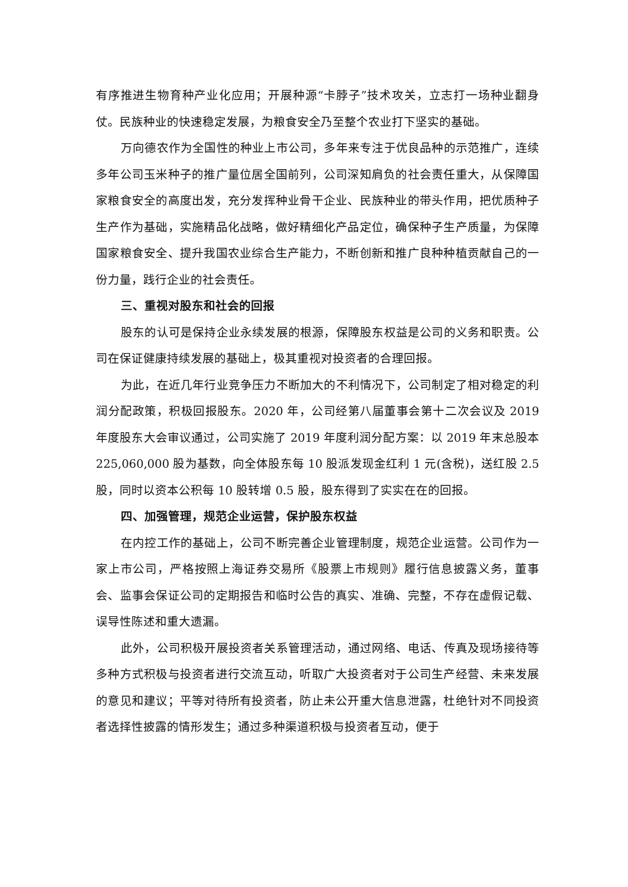有序推进生物育种产业化应用；开展种源“卡脖子”技术攻关，立志打一场种业翻身仗。民族种业的快速稳定发展，为粮食安全乃至整个农业打下坚实的基础。
万向德农作为全国性的种业上市公司，多年来专注于优良品种的示范推广，连续多年公司玉米种子的推广量位居全国前列，公司深知肩负的社会责任重大，从保障国家粮食安全的高度出发，充分发挥种业骨干企业、民族种业的带头作用，把优质种子生产作为基础，实施精品化战略，做好精细化产品定位，确保种子生产质量，为保障国家粮食安全、提升我国农业综合生产能力，不断创新和推广良种种植贡献自己的一份力量，践行企业的社会责任。
三、重视对股东和社会的回报
股东的认可是保持企业永续发展的根源，保障股东权益是公司的义务和职责。公司在保证健康持续发展的基础上，极其重视对投资者的合理回报。
为此，在近几年行业竞争压力不断加大的不利情况下，公司制定了相对稳定的利润分配政策，积极回报股东。2020 年，公司经第八届董事会第十二次会议及 2019 年度股东大会审议通过，公司实施了 2019 年度利润分配方案：以 2019 年末总股本 225,060,000 股为基数，向全体股东每 10 股派发现金红利 1 元(含税)，送红股 2.5 股，同时以资本公积每 10 股转增 0.5 股，股东得到了实实在在的回报。
四、加强管理，规范企业运营，保护股东权益
在内控工作的基础上，公司不断完善企业管理制度，规范企业运营。公司作为一家上市公司，严格按照上海证券交易所《股票上市规则》履行信息披露义务，董事会、监事会保证公司的定期报告和临时公告的真实、准确、完整，不存在虚假记载、误导性陈述和重大遗漏。
此外，公司积极开展投资者关系管理活动，通过网络、电话、传真及现场接待等多种方式积极与投资者进行交流互动，听取广大投资者对于公司生产经营、未来发展的意见和建议；平等对待所有投资者，防止未公开重大信息泄露，杜绝针对不同投资者选择性披露的情形发生；通过多种渠道积极与投资者互动，便于